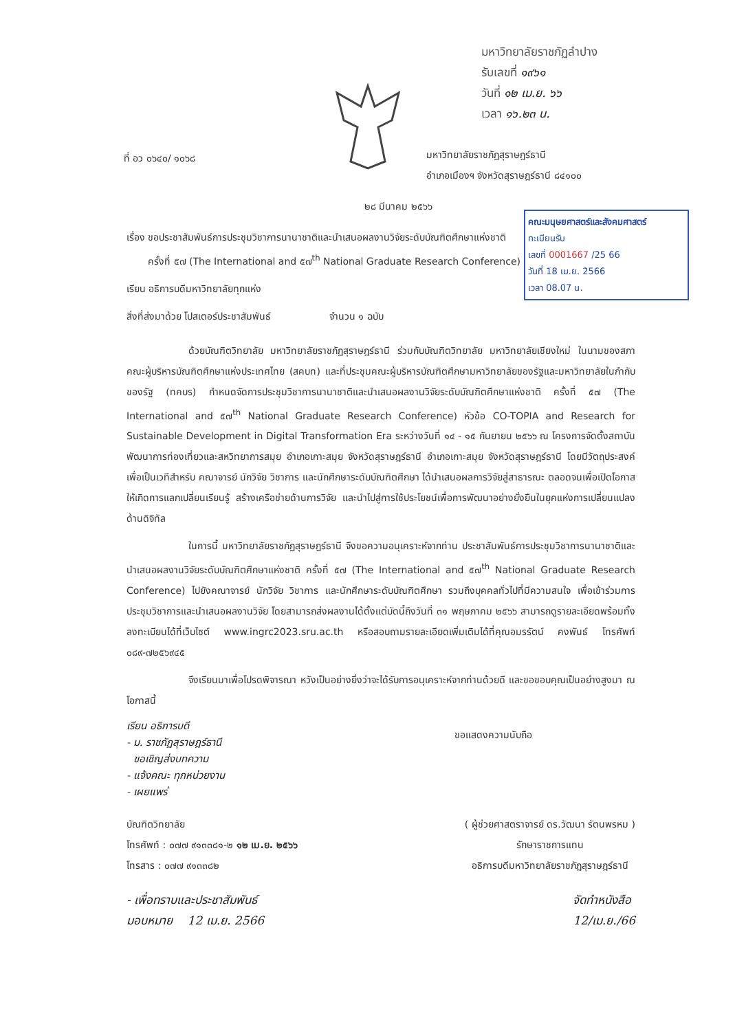มหาวิทยาลัยราชภัฏลำปาง
รับเลขที่ ๑๙๖๑
วันที่ ๑๒ เม.ย. ๖๖
เวลา ๑๖.๒๓ น.
ที่ อว ๐๖๔๐/ ๑๐๖๘
มหาวิทยาลัยราชภัฏสุราษฎร์ธานี
อำเภอเมืองฯ จังหวัดสุราษฎร์ธานี ๘๔๑๐๐
๒๘ มีนาคม ๒๕๖๖
คณะมนุษยศาสตร์และสังคมศาสตร์
ทะเบียนรับ
เลขที่ 0001667 /25 66
วันที่ 18 เม.ย. 2566
เวลา 08.07 น.
เรื่อง ขอประชาสัมพันธ์การประชุมวิชาการนานาชาติและนำเสนอผลงานวิจัยระดับบัณฑิตศึกษาแห่งชาติ
ครั้งที่ ๕๗ (The International and ๕๗<sup>th</sup> National Graduate Research Conference)
เรียน อธิการบดีมหาวิทยาลัยทุกแห่ง
สิ่งที่ส่งมาด้วย โปสเตอร์ประชาสัมพันธ์ จำนวน ๑ ฉบับ
ด้วยบัณฑิตวิทยาลัย มหาวิทยาลัยราชภัฏสุราษฎร์ธานี ร่วมกับบัณฑิตวิทยาลัย มหาวิทยาลัยเชียงใหม่ ในนามของสภาคณะผู้บริหารบัณฑิตศึกษาแห่งประเทศไทย (สคบท) และที่ประชุมคณะผู้บริหารบัณฑิตศึกษามหาวิทยาลัยของรัฐและมหาวิทยาลัยในกำกับของรัฐ (ทคบร) กำหนดจัดการประชุมวิชาการนานาชาติและนำเสนอผลงานวิจัยระดับบัณฑิตศึกษาแห่งชาติ ครั้งที่ ๕๗ (The International and ๕๗<sup>th</sup> National Graduate Research Conference) หัวข้อ CO-TOPIA and Research for Sustainable Development in Digital Transformation Era ระหว่างวันที่ ๑๔ - ๑๕ กันยายน ๒๕๖๖ ณ โครงการจัดตั้งสถาบันพัฒนาการท่องเที่ยวและสหวิทยาการสมุย อำเภอเกาะสมุย จังหวัดสุราษฎร์ธานี อำเภอเกาะสมุย จังหวัดสุราษฎร์ธานี โดยมีวัตถุประสงค์เพื่อเป็นเวทีสำหรับ คณาจารย์ นักวิจัย วิชาการ และนักศึกษาระดับบัณฑิตศึกษา ได้นำเสนอผลการวิจัยสู่สาธารณะ ตลอดจนเพื่อเปิดโอกาสให้เกิดการแลกเปลี่ยนเรียนรู้ สร้างเครือข่ายด้านการวิจัย และนำไปสู่การใช้ประโยชน์เพื่อการพัฒนาอย่างยั่งยืนในยุคแห่งการเปลี่ยนแปลงด้านดิจิทัล
ในการนี้ มหาวิทยาลัยราชภัฏสุราษฎร์ธานี จึงขอความอนุเคราะห์จากท่าน ประชาสัมพันธ์การประชุมวิชาการนานาชาติและนำเสนอผลงานวิจัยระดับบัณฑิตศึกษาแห่งชาติ ครั้งที่ ๕๗ (The International and ๕๗<sup>th</sup> National Graduate Research Conference) ไปยังคณาจารย์ นักวิจัย วิชาการ และนักศึกษาระดับบัณฑิตศึกษา รวมถึงบุคคลทั่วไปที่มีความสนใจ เพื่อเข้าร่วมการประชุมวิชาการและนำเสนอผลงานวิจัย โดยสามารถส่งผลงานได้ตั้งแต่บัดนี้ถึงวันที่ ๓๑ พฤษภาคม ๒๕๖๖ สามารถดูรายละเอียดพร้อมทั้งลงทะเบียนได้ที่เว็บไซต์ www.ingrc2023.sru.ac.th หรือสอบถามรายละเอียดเพิ่มเติมได้ที่คุณอมรรัตน์ คงพันธ์ โทรศัพท์ ๐๘๙-๗๒๕๖๙๔๕
จึงเรียนมาเพื่อโปรดพิจารณา หวังเป็นอย่างยิ่งว่าจะได้รับการอนุเคราะห์จากท่านด้วยดี และขอขอบคุณเป็นอย่างสูงมา ณ โอกาสนี้
เรียน อธิการบดี
- ม. ราชภัฏสุราษฎร์ธานี
ขอเชิญส่งบทความ
- แจ้งคณะ ทุกหน่วยงาน
- เผยแพร่
ขอแสดงความนับถือ
บัณฑิตวิทยาลัย
โทรศัพท์ : ๐๗๗ ๙๑๓๓๘๑-๒ ๑๒ เม.ย. ๒๕๖๖
โทรสาร : ๐๗๗ ๙๑๓๓๘๒
( ผู้ช่วยศาสตราจารย์ ดร.วัฒนา รัตนพรหม )
รักษาราชการแทน
อธิการบดีมหาวิทยาลัยราชภัฏสุราษฎร์ธานี
- เพื่อทราบและประชาสัมพันธ์
มอบหมาย 12 เม.ย. 2566
จัดทำหนังสือ
12/เม.ย./66